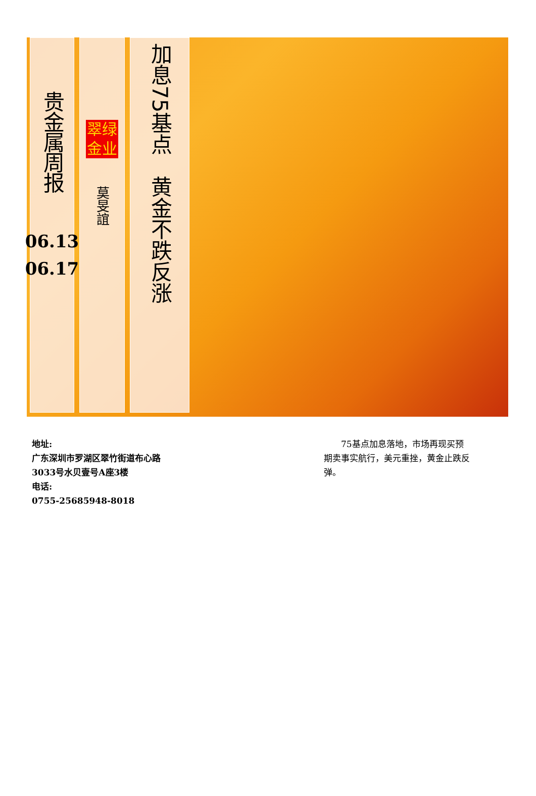贵金属周报
06.13
06.17
翠绿
金业
莫旻誼
加息75基点　黄金不跌反涨
地址:
广东深圳市罗湖区翠竹街道布心路3033号水贝壹号A座3楼
电话:
0755-25685948-8018
　　75基点加息落地，市场再现买预期卖事实航行，美元重挫，黄金止跌反弹。